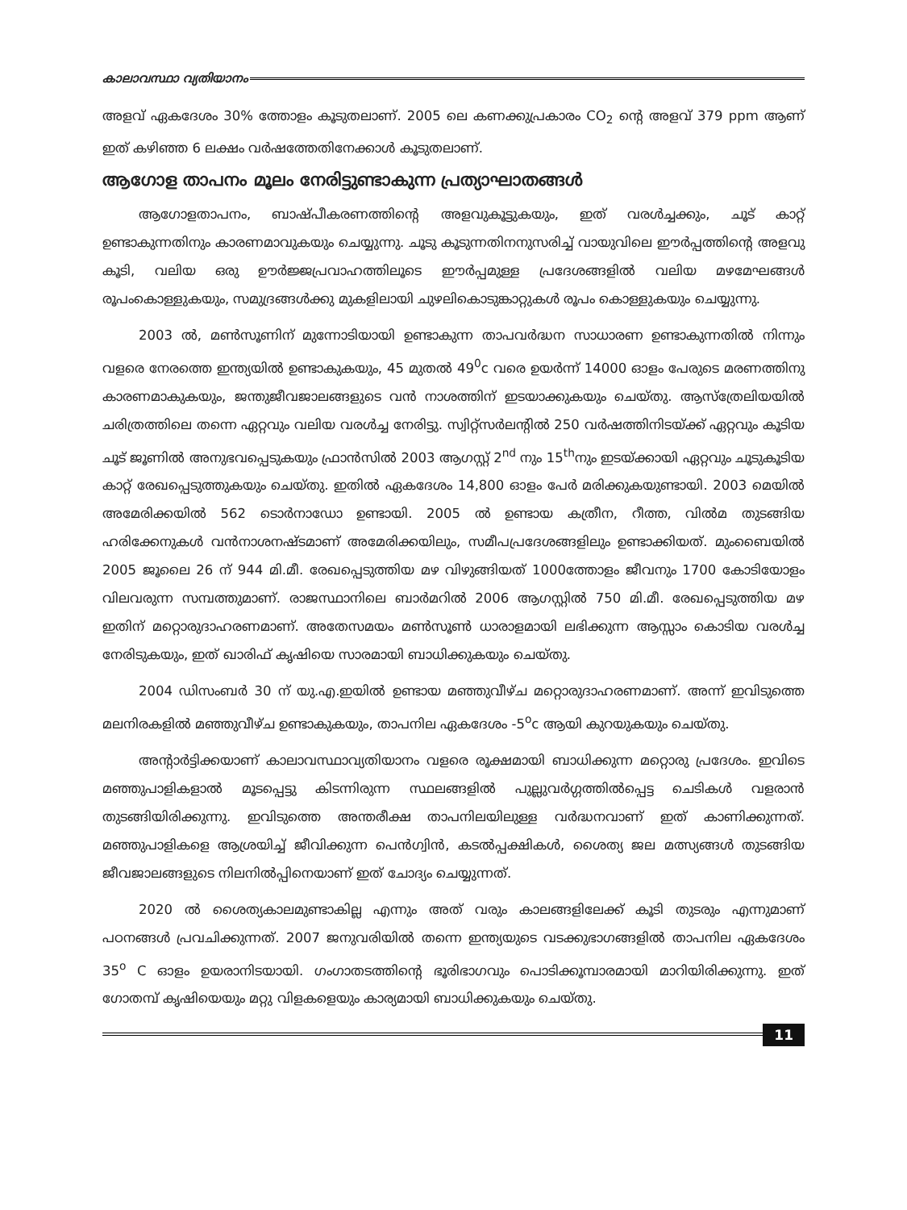കാലാവസ്ഥാ വ്യതിയാനം
അളവ് ഏകദേശം 30% ത്തോളം കൂടുതലാണ്. 2005 ലെ കണക്കുപ്രകാരം CO<sub>2</sub> ന്റെ അളവ് 379 ppm ആണ് ഇത് കഴിഞ്ഞ 6 ലക്ഷം വർഷത്തേതിനേക്കാൾ കൂടുതലാണ്.
ആഗോള താപനം മൂലം നേരിട്ടുണ്ടാകുന്ന പ്രത്യാഘാതങ്ങൾ
ആഗോളതാപനം, ബാഷ്പീകരണത്തിന്റെ അളവുകൂട്ടുകയും, ഇത് വരൾച്ചക്കും, ചൂട് കാറ്റ് ഉണ്ടാകുന്നതിനും കാരണമാവുകയും ചെയ്യുന്നു. ചൂടു കൂടുന്നതിനനുസരിച്ച് വായുവിലെ ഈർപ്പത്തിന്റെ അളവു കൂടി, വലിയ ഒരു ഊർജ്ജപ്രവാഹത്തിലൂടെ ഈർപ്പമുള്ള പ്രദേശങ്ങളിൽ വലിയ മഴമേഘങ്ങൾ രൂപംകൊള്ളുകയും, സമുദ്രങ്ങൾക്കു മുകളിലായി ചുഴലികൊടുങ്കാറ്റുകൾ രൂപം കൊള്ളുകയും ചെയ്യുന്നു.
2003 ൽ, മൺസൂണിന് മുന്നോടിയായി ഉണ്ടാകുന്ന താപവർദ്ധന സാധാരണ ഉണ്ടാകുന്നതിൽ നിന്നും വളരെ നേരത്തെ ഇന്ത്യയിൽ ഉണ്ടാകുകയും, 45 മുതൽ 49<sup>0</sup>c വരെ ഉയർന്ന് 14000 ഓളം പേരുടെ മരണത്തിനു കാരണമാകുകയും, ജന്തുജീവജാലങ്ങളുടെ വൻ നാശത്തിന് ഇടയാക്കുകയും ചെയ്തു. ആസ്ത്രേലിയയിൽ ചരിത്രത്തിലെ തന്നെ ഏറ്റവും വലിയ വരൾച്ച നേരിട്ടു. സ്വിറ്റ്സർലന്റിൽ 250 വർഷത്തിനിടയ്ക്ക് ഏറ്റവും കൂടിയ ചൂട് ജൂണിൽ അനുഭവപ്പെടുകയും ഫ്രാൻസിൽ 2003 ആഗസ്റ്റ് 2<sup>nd</sup> നും 15<sup>th</sup>നും ഇടയ്ക്കായി ഏറ്റവും ചൂടുകൂടിയ കാറ്റ് രേഖപ്പെടുത്തുകയും ചെയ്തു. ഇതിൽ ഏകദേശം 14,800 ഓളം പേർ മരിക്കുകയുണ്ടായി. 2003 മെയിൽ അമേരിക്കയിൽ 562 ടൊർനാഡോ ഉണ്ടായി. 2005 ൽ ഉണ്ടായ കത്രീന, റീത്ത, വിൽമ തുടങ്ങിയ ഹരിക്കേനുകൾ വൻനാശനഷ്ടമാണ് അമേരിക്കയിലും, സമീപപ്രദേശങ്ങളിലും ഉണ്ടാക്കിയത്. മുംബൈയിൽ 2005 ജൂലൈ 26 ന് 944 മി.മീ. രേഖപ്പെടുത്തിയ മഴ വിഴുങ്ങിയത് 1000ത്തോളം ജീവനും 1700 കോടിയോളം വിലവരുന്ന സമ്പത്തുമാണ്. രാജസ്ഥാനിലെ ബാർമറിൽ 2006 ആഗസ്റ്റിൽ 750 മി.മീ. രേഖപ്പെടുത്തിയ മഴ ഇതിന് മറ്റൊരുദാഹരണമാണ്. അതേസമയം മൺസൂൺ ധാരാളമായി ലഭിക്കുന്ന ആസ്സാം കൊടിയ വരൾച്ച നേരിടുകയും, ഇത് ഖാരിഫ് കൃഷിയെ സാരമായി ബാധിക്കുകയും ചെയ്തു.
2004 ഡിസംബർ 30 ന് യു.എ.ഇയിൽ ഉണ്ടായ മഞ്ഞുവീഴ്ച മറ്റൊരുദാഹരണമാണ്. അന്ന് ഇവിടുത്തെ മലനിരകളിൽ മഞ്ഞുവീഴ്ച ഉണ്ടാകുകയും, താപനില ഏകദേശം -5<sup>o</sup>c ആയി കുറയുകയും ചെയ്തു.
അന്റാർട്ടിക്കയാണ് കാലാവസ്ഥാവ്യതിയാനം വളരെ രൂക്ഷമായി ബാധിക്കുന്ന മറ്റൊരു പ്രദേശം. ഇവിടെ മഞ്ഞുപാളികളാൽ മൂടപ്പെട്ടു കിടന്നിരുന്ന സ്ഥലങ്ങളിൽ പുല്ലുവർഗ്ഗത്തിൽപ്പെട്ട ചെടികൾ വളരാൻ തുടങ്ങിയിരിക്കുന്നു. ഇവിടുത്തെ അന്തരീക്ഷ താപനിലയിലുള്ള വർദ്ധനവാണ് ഇത് കാണിക്കുന്നത്. മഞ്ഞുപാളികളെ ആശ്രയിച്ച് ജീവിക്കുന്ന പെൻഗ്വിൻ, കടൽപ്പക്ഷികൾ, ശൈത്യ ജല മത്സ്യങ്ങൾ തുടങ്ങിയ ജീവജാലങ്ങളുടെ നിലനിൽപ്പിനെയാണ് ഇത് ചോദ്യം ചെയ്യുന്നത്.
2020 ൽ ശൈത്യകാലമുണ്ടാകില്ല എന്നും അത് വരും കാലങ്ങളിലേക്ക് കൂടി തുടരും എന്നുമാണ് പഠനങ്ങൾ പ്രവചിക്കുന്നത്. 2007 ജനുവരിയിൽ തന്നെ ഇന്ത്യയുടെ വടക്കുഭാഗങ്ങളിൽ താപനില ഏകദേശം 35<sup>o</sup> C ഓളം ഉയരാനിടയായി. ഗംഗാതടത്തിന്റെ ഭൂരിഭാഗവും പൊടിക്കൂമ്പാരമായി മാറിയിരിക്കുന്നു. ഇത് ഗോതമ്പ് കൃഷിയെയും മറ്റു വിളകളെയും കാര്യമായി ബാധിക്കുകയും ചെയ്തു.
11